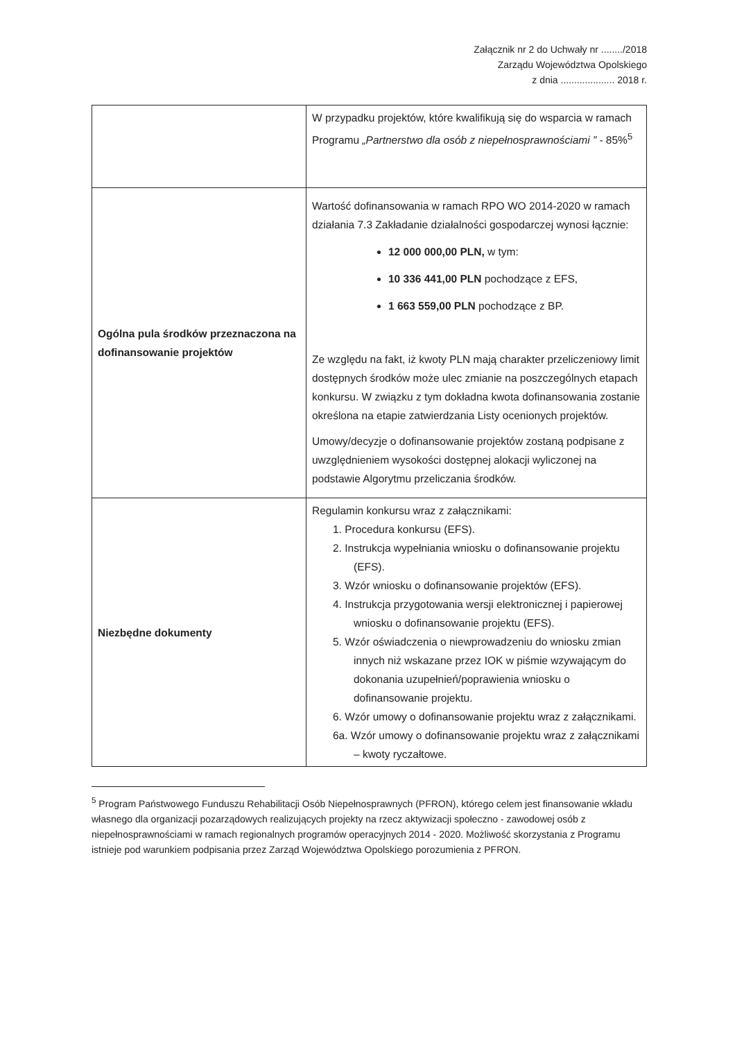Załącznik nr 2 do Uchwały nr ......../2018
Zarządu Województwa Opolskiego
z dnia .................... 2018 r.
| | W przypadku projektów, które kwalifikują się do wsparcia w ramach Programu „Partnerstwo dla osób z niepełnosprawnościami ” - 85%<sup>5</sup> |
| Ogólna pula środków przeznaczona na dofinansowanie projektów | Wartość dofinansowania w ramach RPO WO 2014-2020 w ramach działania 7.3 Zakładanie działalności gospodarczej wynosi łącznie: 12 000 000,00 PLN, w tym: 10 336 441,00 PLN pochodzące z EFS, 1 663 559,00 PLN pochodzące z BP. Ze względu na fakt, iż kwoty PLN mają charakter przeliczeniowy limit dostępnych środków może ulec zmianie na poszczególnych etapach konkursu. W związku z tym dokładna kwota dofinansowania zostanie określona na etapie zatwierdzania Listy ocenionych projektów. Umowy/decyzje o dofinansowanie projektów zostaną podpisane z uwzględnieniem wysokości dostępnej alokacji wyliczonej na podstawie Algorytmu przeliczania środków. |
| Niezbędne dokumenty | Regulamin konkursu wraz z załącznikami: 1. Procedura konkursu (EFS). 2. Instrukcja wypełniania wniosku o dofinansowanie projektu (EFS). 3. Wzór wniosku o dofinansowanie projektów (EFS). 4. Instrukcja przygotowania wersji elektronicznej i papierowej wniosku o dofinansowanie projektu (EFS). 5. Wzór oświadczenia o niewprowadzeniu do wniosku zmian innych niż wskazane przez IOK w piśmie wzywającym do dokonania uzupełnień/poprawienia wniosku o dofinansowanie projektu. 6. Wzór umowy o dofinansowanie projektu wraz z załącznikami. 6a. Wzór umowy o dofinansowanie projektu wraz z załącznikami – kwoty ryczałtowe. |
<sup>5</sup> Program Państwowego Funduszu Rehabilitacji Osób Niepełnosprawnych (PFRON), którego celem jest finansowanie wkładu własnego dla organizacji pozarządowych realizujących projekty na rzecz aktywizacji społeczno - zawodowej osób z niepełnosprawnościami w ramach regionalnych programów operacyjnych 2014 - 2020. Możliwość skorzystania z Programu istnieje pod warunkiem podpisania przez Zarząd Województwa Opolskiego porozumienia z PFRON.